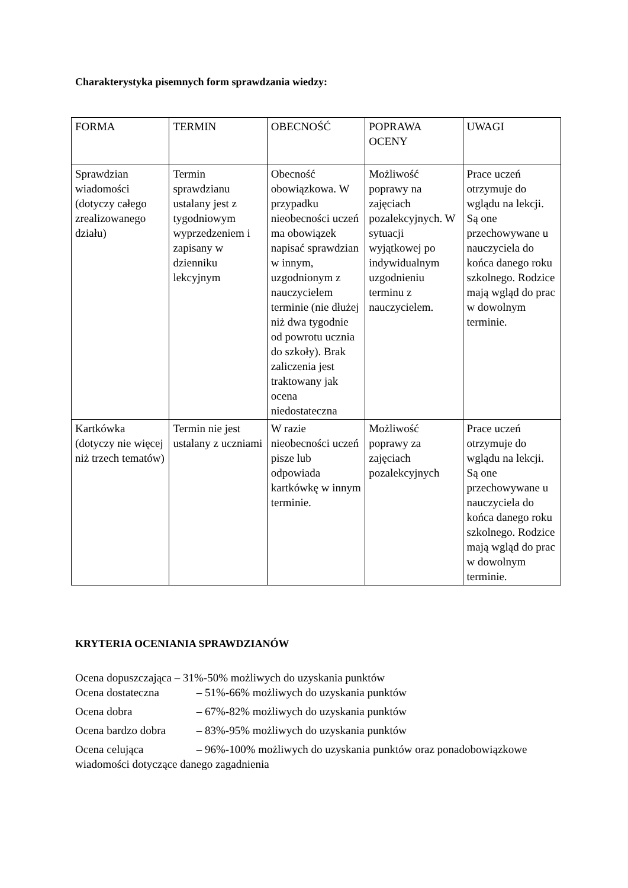Charakterystyka pisemnych form sprawdzania wiedzy:
| FORMA | TERMIN | OBECNOŚĆ | POPRAWA OCENY | UWAGI |
| Sprawdzian wiadomości (dotyczy całego zrealizowanego działu) | Termin sprawdzianu ustalany jest z tygodniowym wyprzedzeniem i zapisany w dzienniku lekcyjnym | Obecność obowiązkowa. W przypadku nieobecności uczeń ma obowiązek napisać sprawdzian w innym, uzgodnionym z nauczycielem terminie (nie dłużej niż dwa tygodnie od powrotu ucznia do szkoły). Brak zaliczenia jest traktowany jak ocena niedostateczna | Możliwość poprawy na zajęciach pozalekcyjnych. W sytuacji wyjątkowej po indywidualnym uzgodnieniu terminu z nauczycielem. | Prace uczeń otrzymuje do wglądu na lekcji. Są one przechowywane u nauczyciela do końca danego roku szkolnego. Rodzice mają wgląd do prac w dowolnym terminie. |
| Kartkówka (dotyczy nie więcej niż trzech tematów) | Termin nie jest ustalany z uczniami | W razie nieobecności uczeń pisze lub odpowiada kartkówkę w innym terminie. | Możliwość poprawy za zajęciach pozalekcyjnych | Prace uczeń otrzymuje do wglądu na lekcji. Są one przechowywane u nauczyciela do końca danego roku szkolnego. Rodzice mają wgląd do prac w dowolnym terminie. |
KRYTERIA OCENIANIA SPRAWDZIANÓW
Ocena dopuszczająca – 31%-50% możliwych do uzyskania punktów
Ocena dostateczna – 51%-66% możliwych do uzyskania punktów
Ocena dobra – 67%-82% możliwych do uzyskania punktów
Ocena bardzo dobra – 83%-95% możliwych do uzyskania punktów
Ocena celująca – 96%-100% możliwych do uzyskania punktów oraz ponadobowiązkowe wiadomości dotyczące danego zagadnienia